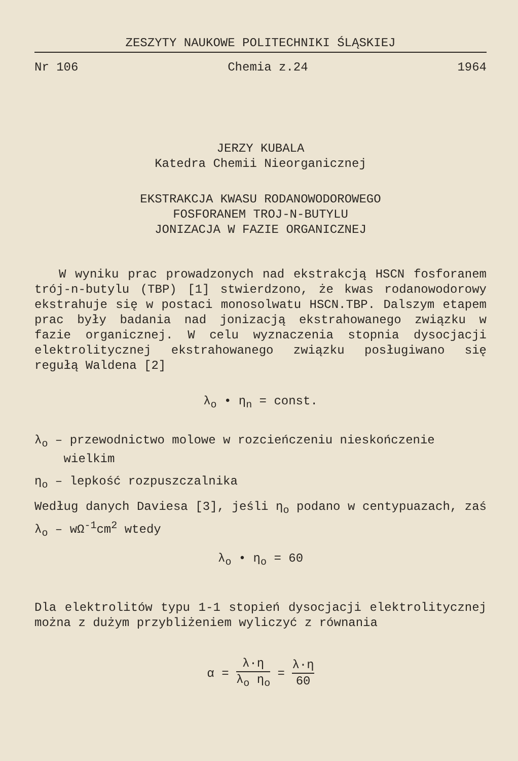ZESZYTY NAUKOWE POLITECHNIKI ŚLĄSKIEJ
Nr 106 Chemia z.24 1964
JERZY KUBALA
Katedra Chemii Nieorganicznej
EKSTRAKCJA KWASU RODANOWODOROWEGO
FOSFORANEM TROJ-N-BUTYLU
JONIZACJA W FAZIE ORGANICZNEJ
W wyniku prac prowadzonych nad ekstrakcją HSCN fosforanem trój-n-butylu (TBP) [1] stwierdzono, że kwas rodanowodorowy ekstrahuje się w postaci monosolwatu HSCN.TBP. Dalszym etapem prac były badania nad jonizacją ekstrahowanego związku w fazie organicznej. W celu wyznaczenia stopnia dysocjacji elektrolitycznej ekstrahowanego związku posługiwano się regułą Waldena [2]
λ<sub>o</sub> • η<sub>n</sub> = const.
λ<sub>o</sub> – przewodnictwo molowe w rozcieńczeniu nieskończenie
wielkim
η<sub>o</sub> – lepkość rozpuszczalnika
Według danych Daviesa [3], jeśli η<sub>o</sub> podano w centypuazach, zaś λ<sub>o</sub> – wΩ<sup>-1</sup>cm<sup>2</sup> wtedy
λ<sub>o</sub> • η<sub>o</sub> = 60
Dla elektrolitów typu 1-1 stopień dysocjacji elektrolitycznej można z dużym przybliżeniem wyliczyć z równania
α = λ·η λ<sub>o</sub> η<sub>o</sub> = λ·η 60